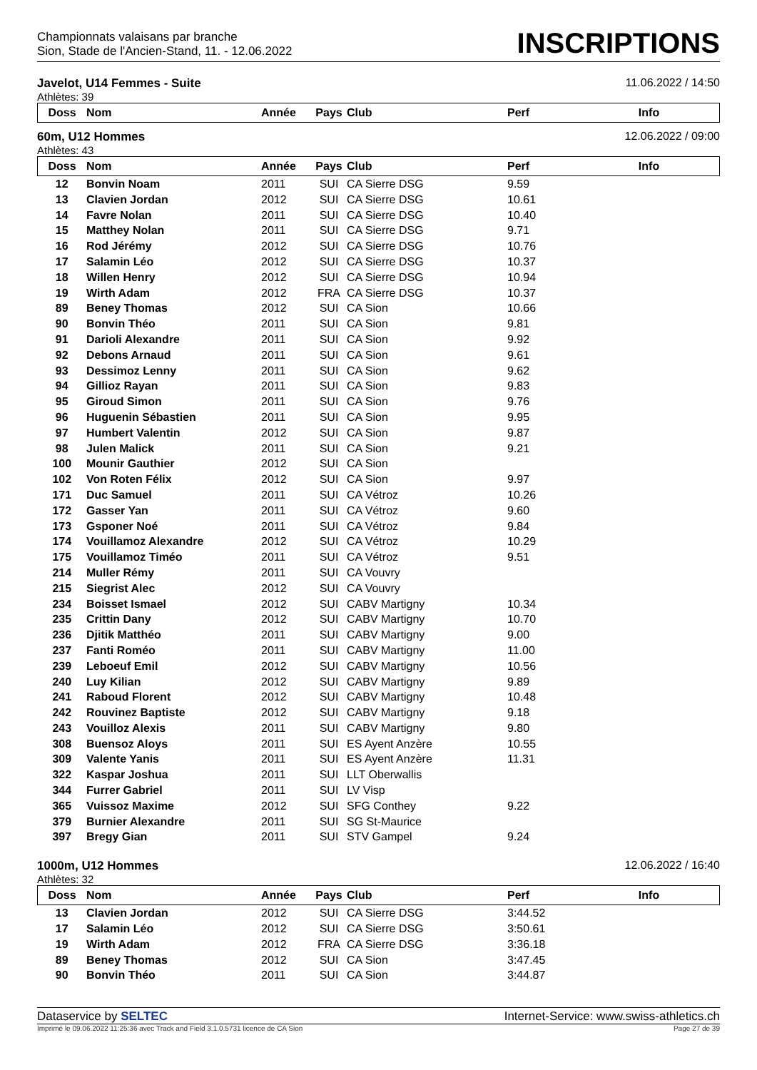Championnats valaisans par branche
Sion, Stade de l'Ancien-Stand, 11. - 12.06.2022
INSCRIPTIONS
Javelot, U14 Femmes - Suite 11.06.2022 / 14:50
Athlètes: 39
| Doss | Nom | Année | Pays | Club | Perf | Info |
| --- | --- | --- | --- | --- | --- | --- |
60m, U12 Hommes 12.06.2022 / 09:00
Athlètes: 43
| Doss | Nom | Année | Pays | Club | Perf | Info |
| --- | --- | --- | --- | --- | --- | --- |
| 12 | Bonvin Noam | 2011 | SUI | CA Sierre DSG | 9.59 | |
| 13 | Clavien Jordan | 2012 | SUI | CA Sierre DSG | 10.61 | |
| 14 | Favre Nolan | 2011 | SUI | CA Sierre DSG | 10.40 | |
| 15 | Matthey Nolan | 2011 | SUI | CA Sierre DSG | 9.71 | |
| 16 | Rod Jérémy | 2012 | SUI | CA Sierre DSG | 10.76 | |
| 17 | Salamin Léo | 2012 | SUI | CA Sierre DSG | 10.37 | |
| 18 | Willen Henry | 2012 | SUI | CA Sierre DSG | 10.94 | |
| 19 | Wirth Adam | 2012 | FRA | CA Sierre DSG | 10.37 | |
| 89 | Beney Thomas | 2012 | SUI | CA Sion | 10.66 | |
| 90 | Bonvin Théo | 2011 | SUI | CA Sion | 9.81 | |
| 91 | Darioli Alexandre | 2011 | SUI | CA Sion | 9.92 | |
| 92 | Debons Arnaud | 2011 | SUI | CA Sion | 9.61 | |
| 93 | Dessimoz Lenny | 2011 | SUI | CA Sion | 9.62 | |
| 94 | Gillioz Rayan | 2011 | SUI | CA Sion | 9.83 | |
| 95 | Giroud Simon | 2011 | SUI | CA Sion | 9.76 | |
| 96 | Huguenin Sébastien | 2011 | SUI | CA Sion | 9.95 | |
| 97 | Humbert Valentin | 2012 | SUI | CA Sion | 9.87 | |
| 98 | Julen Malick | 2011 | SUI | CA Sion | 9.21 | |
| 100 | Mounir Gauthier | 2012 | SUI | CA Sion | | |
| 102 | Von Roten Félix | 2012 | SUI | CA Sion | 9.97 | |
| 171 | Duc Samuel | 2011 | SUI | CA Vétroz | 10.26 | |
| 172 | Gasser Yan | 2011 | SUI | CA Vétroz | 9.60 | |
| 173 | Gsponer Noé | 2011 | SUI | CA Vétroz | 9.84 | |
| 174 | Vouillamoz Alexandre | 2012 | SUI | CA Vétroz | 10.29 | |
| 175 | Vouillamoz Timéo | 2011 | SUI | CA Vétroz | 9.51 | |
| 214 | Muller Rémy | 2011 | SUI | CA Vouvry | | |
| 215 | Siegrist Alec | 2012 | SUI | CA Vouvry | | |
| 234 | Boisset Ismael | 2012 | SUI | CABV Martigny | 10.34 | |
| 235 | Crittin Dany | 2012 | SUI | CABV Martigny | 10.70 | |
| 236 | Djitik Matthéo | 2011 | SUI | CABV Martigny | 9.00 | |
| 237 | Fanti Roméo | 2011 | SUI | CABV Martigny | 11.00 | |
| 239 | Leboeuf Emil | 2012 | SUI | CABV Martigny | 10.56 | |
| 240 | Luy Kilian | 2012 | SUI | CABV Martigny | 9.89 | |
| 241 | Raboud Florent | 2012 | SUI | CABV Martigny | 10.48 | |
| 242 | Rouvinez Baptiste | 2012 | SUI | CABV Martigny | 9.18 | |
| 243 | Vouilloz Alexis | 2011 | SUI | CABV Martigny | 9.80 | |
| 308 | Buensoz Aloys | 2011 | SUI | ES Ayent Anzère | 10.55 | |
| 309 | Valente Yanis | 2011 | SUI | ES Ayent Anzère | 11.31 | |
| 322 | Kaspar Joshua | 2011 | SUI | LLT Oberwallis | | |
| 344 | Furrer Gabriel | 2011 | SUI | LV Visp | | |
| 365 | Vuissoz Maxime | 2012 | SUI | SFG Conthey | 9.22 | |
| 379 | Burnier Alexandre | 2011 | SUI | SG St-Maurice | | |
| 397 | Bregy Gian | 2011 | SUI | STV Gampel | 9.24 | |
1000m, U12 Hommes 12.06.2022 / 16:40
Athlètes: 32
| Doss | Nom | Année | Pays | Club | Perf | Info |
| --- | --- | --- | --- | --- | --- | --- |
| 13 | Clavien Jordan | 2012 | SUI | CA Sierre DSG | 3:44.52 | |
| 17 | Salamin Léo | 2012 | SUI | CA Sierre DSG | 3:50.61 | |
| 19 | Wirth Adam | 2012 | FRA | CA Sierre DSG | 3:36.18 | |
| 89 | Beney Thomas | 2012 | SUI | CA Sion | 3:47.45 | |
| 90 | Bonvin Théo | 2011 | SUI | CA Sion | 3:44.87 | |
Dataservice by SELTEC Internet-Service: www.swiss-athletics.ch
Imprimé le 09.06.2022 11:25:36 avec Track and Field 3.1.0.5731 licence de CA Sion Page 27 de 39